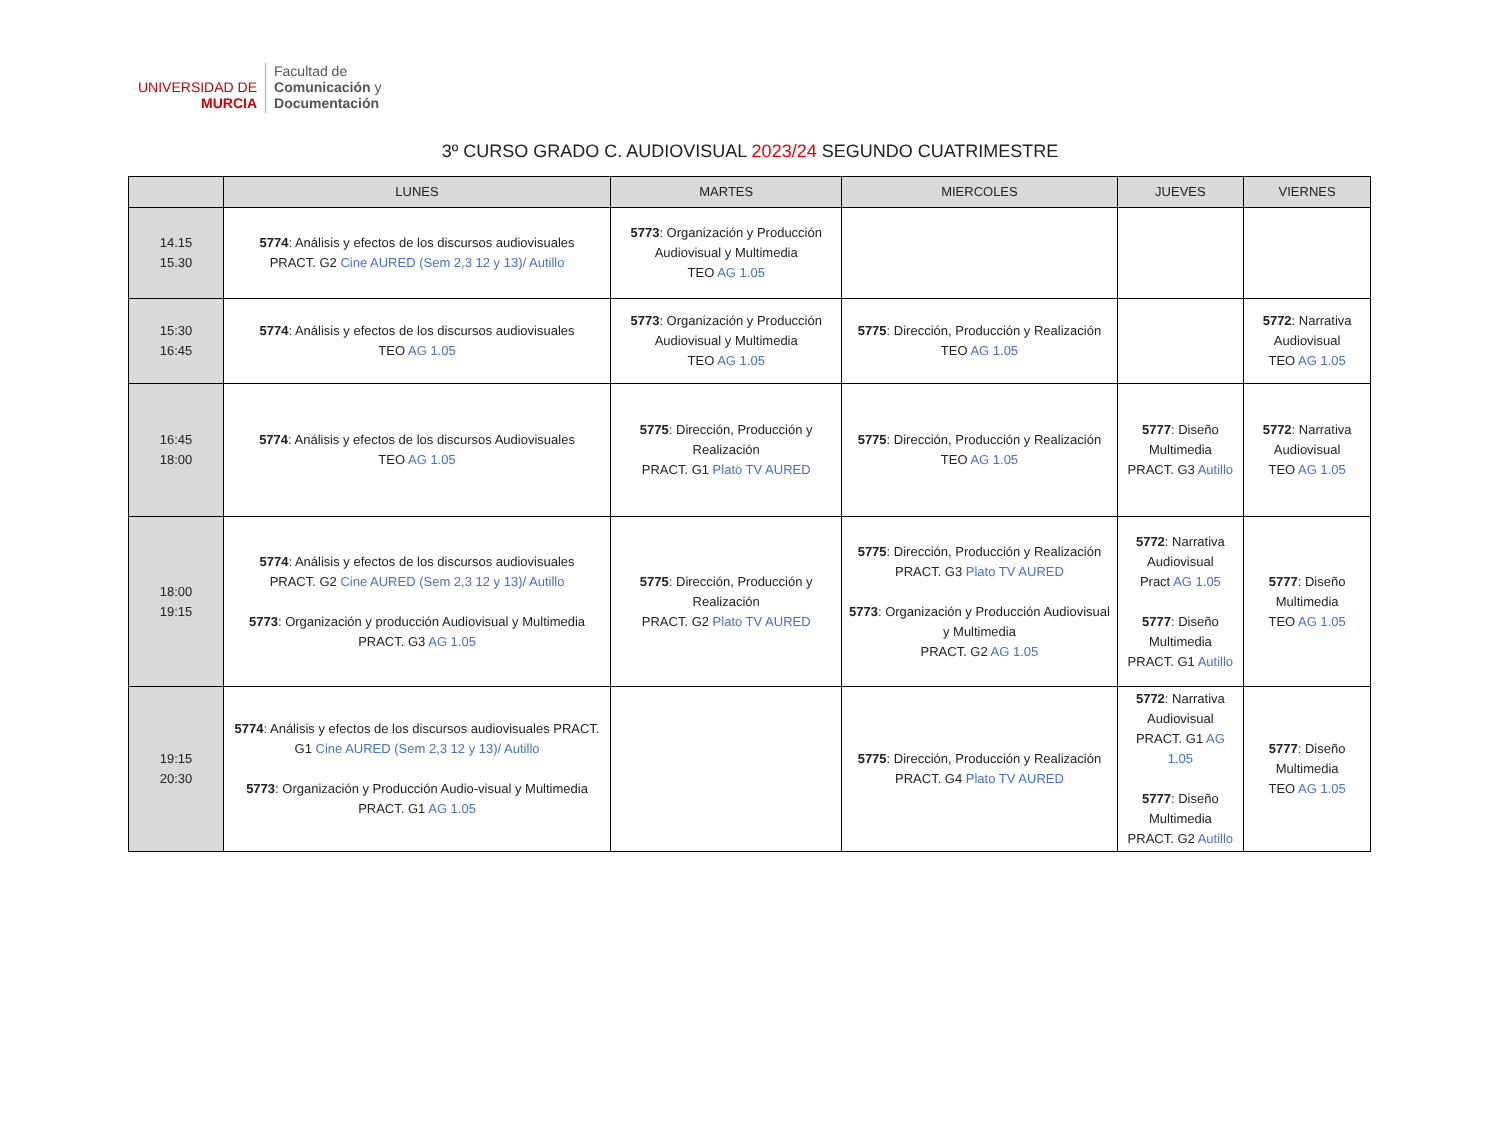UNIVERSIDAD DE
MURCIA
Facultad de
Comunicación y
Documentación
3º CURSO GRADO C. AUDIOVISUAL 2023/24 SEGUNDO CUATRIMESTRE
| | LUNES | MARTES | MIERCOLES | JUEVES | VIERNES |
| --- | --- | --- | --- | --- | --- |
| 14.15 15.30 | 5774 : Análisis y efectos de los discursos audiovisuales PRACT. G2 Cine AURED (Sem 2,3 12 y 13)/ Autillo | 5773 : Organización y Producción Audiovisual y Multimedia TEO AG 1.05 | | | |
| 15:30 16:45 | 5774 : Análisis y efectos de los discursos audiovisuales TEO AG 1.05 | 5773 : Organización y Producción Audiovisual y Multimedia TEO AG 1.05 | 5775 : Dirección, Producción y Realización TEO AG 1.05 | | 5772 : Narrativa Audiovisual TEO AG 1.05 |
| 16:45 18:00 | 5774 : Análisis y efectos de los discursos Audiovisuales TEO AG 1.05 | 5775 : Dirección, Producción y Realización PRACT. G1 Plato TV AURED | 5775 : Dirección, Producción y Realización TEO AG 1.05 | 5777 : Diseño Multimedia PRACT. G3 Autillo | 5772 : Narrativa Audiovisual TEO AG 1.05 |
| 18:00 19:15 | 5774 : Análisis y efectos de los discursos audiovisuales PRACT. G2 Cine AURED (Sem 2,3 12 y 13)/ Autillo 5773 : Organización y producción Audiovisual y Multimedia PRACT. G3 AG 1.05 | 5775 : Dirección, Producción y Realización PRACT. G2 Plato TV AURED | 5775 : Dirección, Producción y Realización PRACT. G3 Plato TV AURED 5773 : Organización y Producción Audiovisual y Multimedia PRACT. G2 AG 1.05 | 5772 : Narrativa Audiovisual Pract AG 1.05 5777 : Diseño Multimedia PRACT. G1 Autillo | 5777 : Diseño Multimedia TEO AG 1.05 |
| 19:15 20:30 | 5774 : Análisis y efectos de los discursos audiovisuales PRACT. G1 Cine AURED (Sem 2,3 12 y 13)/ Autillo 5773 : Organización y Producción Audio-visual y Multimedia PRACT. G1 AG 1.05 | | 5775 : Dirección, Producción y Realización PRACT. G4 Plato TV AURED | 5772 : Narrativa Audiovisual PRACT. G1 AG 1.05 5777 : Diseño Multimedia PRACT. G2 Autillo | 5777 : Diseño Multimedia TEO AG 1.05 |